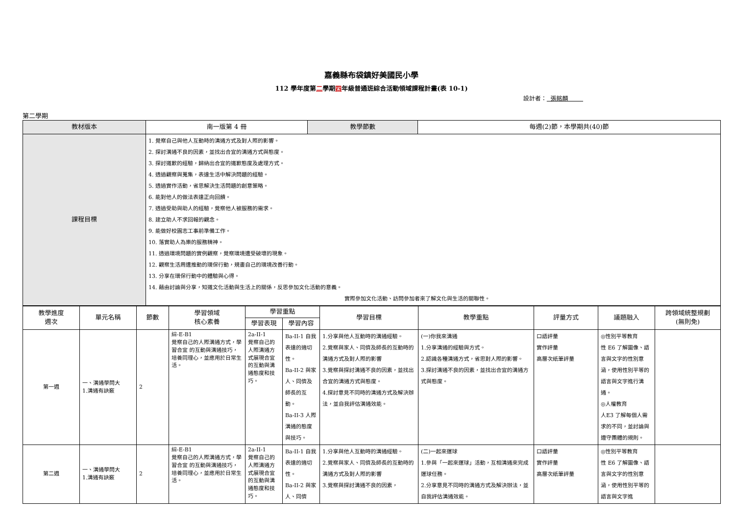嘉義縣布袋鎮好美國民小學
112 學年度第二學期四年級普通班綜合活動領域課程計畫(表 10-1)
設計者： 張銘麟
第二學期
| 教材版本 | 南一版第 4 冊 | 教學節數 | 每週(2)節，本學期共(40)節 |
| 課程目標 | 1. 覺察自己與他人互動時的溝通方式及對人際的影響。 2. 探討溝通不良的因素，並找出合宜的溝通方式與態度。 3. 探討道歉的經驗，歸納出合宜的道歉態度及處理方式。 4. 透過觀察與蒐集，表達生活中解決問題的經驗。 5. 透過實作活動，省思解決生活問題的創意策略。 6. 能對他人的做法表達正向回饋。 7. 透過受助與助人的經驗，覺察他人被服務的需求。 8. 建立助人不求回報的觀念。 9. 能做好校園志工事前準備工作。 10. 落實助人為樂的服務精神。 11. 透過環境問題的實例觀察，覺察環境遭受破壞的現象。 12. 觀察生活周遭推動的環保行動，規畫自己的環境改善行動。 13. 分享在環保行動中的體驗與心得。 14. 藉由討論與分享，知道文化活動與生活上的關係，反思參加文化活動的意義。 實際參加文化活動、訪問參加者來了解文化與生活的關聯性。 | | |
| 教學進度 週次 | 單元名稱 | 節數 | 學習領域 核心素養 | 學習重點 | | 學習目標 | 教學重點 | 評量方式 | 議題融入 | 跨領域統整規劃 (無則免) |
| --- | --- | --- | --- | --- | --- | --- | --- | --- | --- | --- |
| | | | | 學習表現 | 學習內容 | | | | | |
| 第一週 | 一、溝通學問大 1.溝通有訣竅 | 2 | 綜-E-B1 覺察自己的人際溝通方式，學習合宜 的互動與溝通技巧，培養同理心，並應用於日常生活。 | 2a-II-1 覺察自己的人際溝通方式展現合宜的互動與溝通態度和技巧。 | Ba-II-1 自我表達的適切性。 Ba-II-2 與家人、同儕及師長的互動。 Ba-II-3 人際溝通的態度與技巧。 | 1.分享與他人互動時的溝通經驗。 2.覺察與家人、同儕及師長的互動時的溝通方式及對人際的影響 3.覺察與探討溝通不良的因素，並找出合宜的溝通方式與態度。 4.探討意見不同時的溝通方式及解決辦法，並自我評估溝通效能。 | (一)你我來溝通 1.分享溝通的經驗與方式。 2.認識各種溝通方式，省思對人際的影響。 3.探討溝通不良的因素，並找出合宜的溝通方式與態度。 | 口語評量 實作評量 高層次紙筆評量 | ◎性別平等教育 性 E6 了解圖像、語言與文字的性別意涵，使用性別平等的語言與文字進行溝通。 ◎人權教育 人E3 了解每個人需求的不同，並討論與遵守團體的規則。 | |
| 第二週 | 一、溝通學問大 1.溝通有訣竅 | 2 | 綜-E-B1 覺察自己的人際溝通方式，學習合宜 的互動與溝通技巧，培養同理心，並應用於日常生活。 | 2a-II-1 覺察自己的人際溝通方式展現合宜的互動與溝通態度和技巧。 | Ba-II-1 自我表達的適切性。 Ba-II-2 與家人、同儕 | 1.分享與他人互動時的溝通經驗。 2.覺察與家人、同儕及師長的互動時的溝通方式及對人際的影響 3.覺察與探討溝通不良的因素， | (二)一起來運球 1.參與「一起來運球」活動，互相溝通來完成運球任務。 2.分享意見不同時的溝通方式及解決辦法，並自我評估溝通效能。 | 口語評量 實作評量 高層次紙筆評量 | ◎性別平等教育 性 E6 了解圖像、語言與文字的性別意涵，使用性別平等的語言與文字進 | |